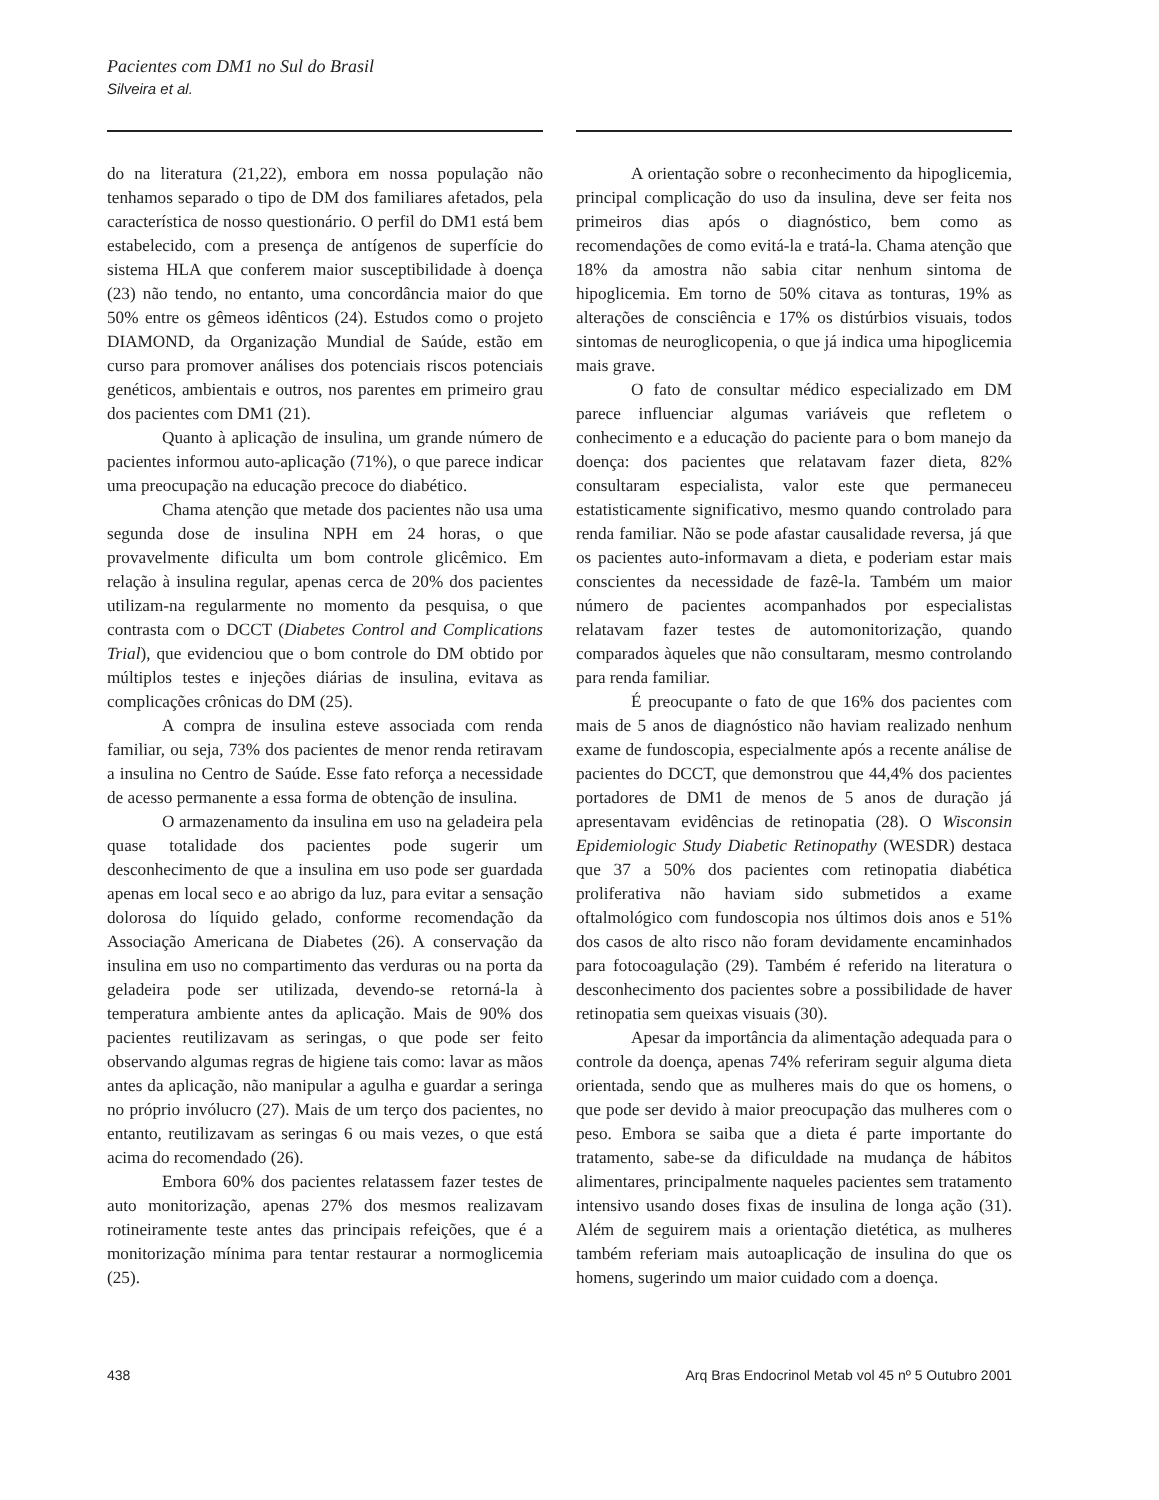Pacientes com DM1 no Sul do Brasil
Silveira et al.
do na literatura (21,22), embora em nossa população não tenhamos separado o tipo de DM dos familiares afetados, pela característica de nosso questionário. O perfil do DM1 está bem estabelecido, com a presença de antígenos de superfície do sistema HLA que conferem maior susceptibilidade à doença (23) não tendo, no entanto, uma concordância maior do que 50% entre os gêmeos idênticos (24). Estudos como o projeto DIAMOND, da Organização Mundial de Saúde, estão em curso para promover análises dos potenciais riscos potenciais genéticos, ambientais e outros, nos parentes em primeiro grau dos pacientes com DM1 (21).
Quanto à aplicação de insulina, um grande número de pacientes informou auto-aplicação (71%), o que parece indicar uma preocupação na educação precoce do diabético.
Chama atenção que metade dos pacientes não usa uma segunda dose de insulina NPH em 24 horas, o que provavelmente dificulta um bom controle glicêmico. Em relação à insulina regular, apenas cerca de 20% dos pacientes utilizam-na regularmente no momento da pesquisa, o que contrasta com o DCCT (Diabetes Control and Complications Trial), que evidenciou que o bom controle do DM obtido por múltiplos testes e injeções diárias de insulina, evitava as complicações crônicas do DM (25).
A compra de insulina esteve associada com renda familiar, ou seja, 73% dos pacientes de menor renda retiravam a insulina no Centro de Saúde. Esse fato reforça a necessidade de acesso permanente a essa forma de obtenção de insulina.
O armazenamento da insulina em uso na geladeira pela quase totalidade dos pacientes pode sugerir um desconhecimento de que a insulina em uso pode ser guardada apenas em local seco e ao abrigo da luz, para evitar a sensação dolorosa do líquido gelado, conforme recomendação da Associação Americana de Diabetes (26). A conservação da insulina em uso no compartimento das verduras ou na porta da geladeira pode ser utilizada, devendo-se retorná-la à temperatura ambiente antes da aplicação. Mais de 90% dos pacientes reutilizavam as seringas, o que pode ser feito observando algumas regras de higiene tais como: lavar as mãos antes da aplicação, não manipular a agulha e guardar a seringa no próprio invólucro (27). Mais de um terço dos pacientes, no entanto, reutilizavam as seringas 6 ou mais vezes, o que está acima do recomendado (26).
Embora 60% dos pacientes relatassem fazer testes de auto monitorização, apenas 27% dos mesmos realizavam rotineiramente teste antes das principais refeições, que é a monitorização mínima para tentar restaurar a normoglicemia (25).
A orientação sobre o reconhecimento da hipoglicemia, principal complicação do uso da insulina, deve ser feita nos primeiros dias após o diagnóstico, bem como as recomendações de como evitá-la e tratá-la. Chama atenção que 18% da amostra não sabia citar nenhum sintoma de hipoglicemia. Em torno de 50% citava as tonturas, 19% as alterações de consciência e 17% os distúrbios visuais, todos sintomas de neuroglicopenia, o que já indica uma hipoglicemia mais grave.
O fato de consultar médico especializado em DM parece influenciar algumas variáveis que refletem o conhecimento e a educação do paciente para o bom manejo da doença: dos pacientes que relatavam fazer dieta, 82% consultaram especialista, valor este que permaneceu estatisticamente significativo, mesmo quando controlado para renda familiar. Não se pode afastar causalidade reversa, já que os pacientes auto-informavam a dieta, e poderiam estar mais conscientes da necessidade de fazê-la. Também um maior número de pacientes acompanhados por especialistas relatavam fazer testes de automonitorização, quando comparados àqueles que não consultaram, mesmo controlando para renda familiar.
É preocupante o fato de que 16% dos pacientes com mais de 5 anos de diagnóstico não haviam realizado nenhum exame de fundoscopia, especialmente após a recente análise de pacientes do DCCT, que demonstrou que 44,4% dos pacientes portadores de DM1 de menos de 5 anos de duração já apresentavam evidências de retinopatia (28). O Wisconsin Epidemiologic Study Diabetic Retinopathy (WESDR) destaca que 37 a 50% dos pacientes com retinopatia diabética proliferativa não haviam sido submetidos a exame oftalmológico com fundoscopia nos últimos dois anos e 51% dos casos de alto risco não foram devidamente encaminhados para fotocoagulação (29). Também é referido na literatura o desconhecimento dos pacientes sobre a possibilidade de haver retinopatia sem queixas visuais (30).
Apesar da importância da alimentação adequada para o controle da doença, apenas 74% referiram seguir alguma dieta orientada, sendo que as mulheres mais do que os homens, o que pode ser devido à maior preocupação das mulheres com o peso. Embora se saiba que a dieta é parte importante do tratamento, sabe-se da dificuldade na mudança de hábitos alimentares, principalmente naqueles pacientes sem tratamento intensivo usando doses fixas de insulina de longa ação (31). Além de seguirem mais a orientação dietética, as mulheres também referiam mais autoaplicação de insulina do que os homens, sugerindo um maior cuidado com a doença.
438 Arq Bras Endocrinol Metab vol 45 nº 5 Outubro 2001